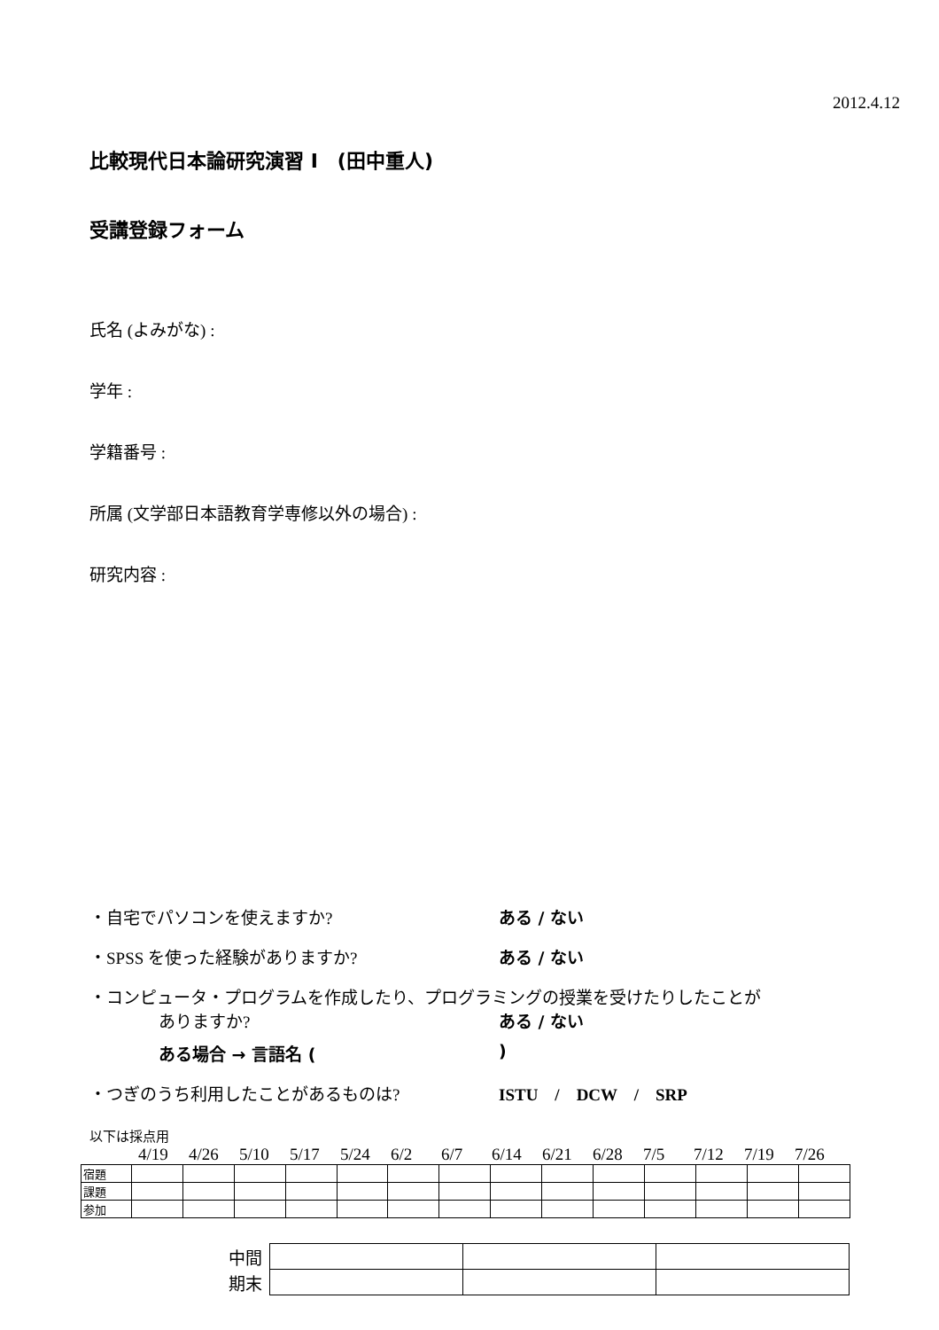2012.4.12
比較現代日本論研究演習 I　(田中重人)
受講登録フォーム
氏名 (よみがな) :
学年 :
学籍番号 :
所属 (文学部日本語教育学専修以外の場合) :
研究内容 :
・自宅でパソコンを使えますか? ある / ない
・SPSS を使った経験がありますか? ある / ない
・コンピュータ・プログラムを作成したり、プログラミングの授業を受けたりしたことが
ありますか? ある / ない
ある場合 → 言語名 ()
・つぎのうち利用したことがあるものは? ISTU　/　DCW　/　SRP
以下は採点用
4/19 4/26 5/10 5/17 5/24 6/2 6/7 6/14 6/21 6/28 7/5 7/12 7/19 7/26
| 宿題 | | | | | | | | | | | | | | |
| 課題 | | | | | | | | | | | | | | |
| 参加 | | | | | | | | | | | | | | |
| 中間 | | | |
| 期末 | | | |